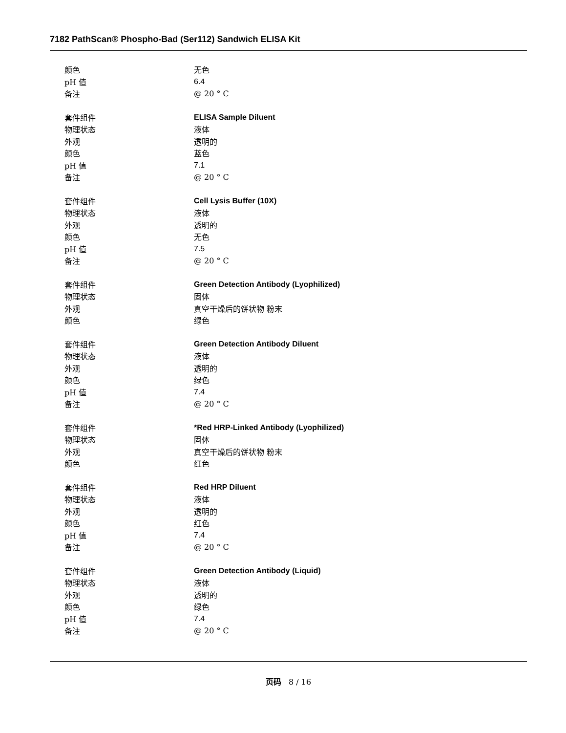7182 PathScan® Phospho-Bad (Ser112) Sandwich ELISA Kit
颜色 无色
pH 值 6.4
备注 @ 20 ° C
套件组件 ELISA Sample Diluent
物理状态 液体
外观 透明的
颜色 蓝色
pH 值 7.1
备注 @ 20 ° C
套件组件 Cell Lysis Buffer (10X)
物理状态 液体
外观 透明的
颜色 无色
pH 值 7.5
备注 @ 20 ° C
套件组件 Green Detection Antibody (Lyophilized)
物理状态 固体
外观 真空干燥后的饼状物 粉末
颜色 绿色
套件组件 Green Detection Antibody Diluent
物理状态 液体
外观 透明的
颜色 绿色
pH 值 7.4
备注 @ 20 ° C
套件组件 *Red HRP-Linked Antibody (Lyophilized)
物理状态 固体
外观 真空干燥后的饼状物 粉末
颜色 红色
套件组件 Red HRP Diluent
物理状态 液体
外观 透明的
颜色 红色
pH 值 7.4
备注 @ 20 ° C
套件组件 Green Detection Antibody (Liquid)
物理状态 液体
外观 透明的
颜色 绿色
pH 值 7.4
备注 @ 20 ° C
页码 8 / 16